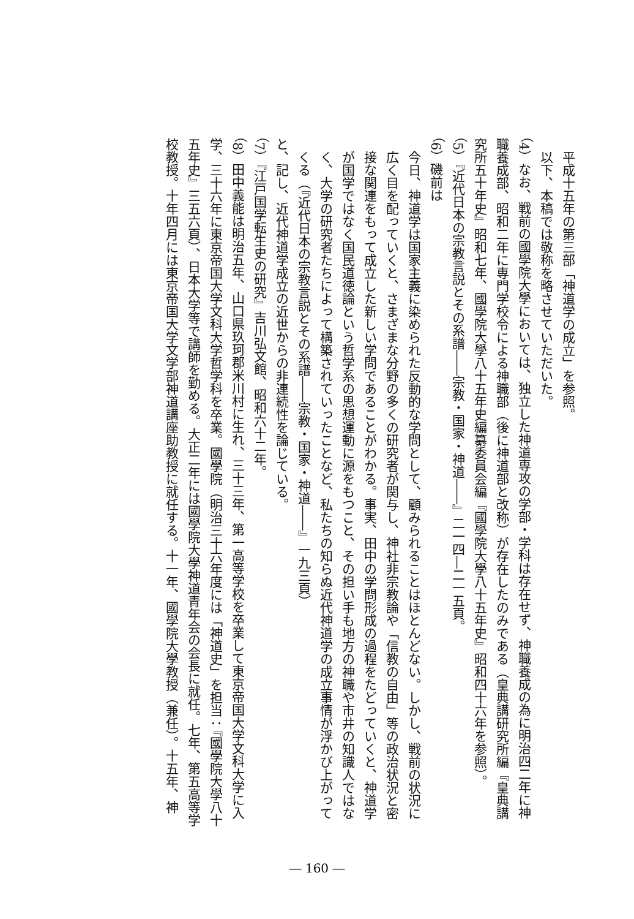平成十五年の第三部「神道学の成立」を参照。
以下、本稿では敬称を略させていただいた。
（4）なお、戦前の國學院大學においては、独立した神道専攻の学部・学科は存在せず、神職養成の為に明治四二年に神職養成部、昭和二年に専門学校令による神職部（後に神道部と改称）が存在したのみである（皇典講研究所編『皇典講究所五十年史』昭和七年、國學院大學八十五年史編纂委員会編『國學院大學八十五年史』昭和四十六年を参照）。
（5）『近代日本の宗教言説とその系譜――宗教・国家・神道――』二一四―二一五頁。
（6）磯前は
今日、神道学は国家主義に染められた反動的な学問として、顧みられることはほとんどない。しかし、戦前の状況に広く目を配っていくと、さまざまな分野の多くの研究者が関与し、神社非宗教論や「信教の自由」等の政治状況と密接な関連をもって成立した新しい学問であることがわかる。事実、田中の学問形成の過程をたどっていくと、神道学が国学ではなく国民道徳論という哲学系の思想運動に源をもつこと、その担い手も地方の神職や市井の知識人ではなく、大学の研究者たちによって構築されていったことなど、私たちの知らぬ近代神道学の成立事情が浮かび上がってくる（『近代日本の宗教言説とその系譜――宗教・国家・神道――』一九三頁）
と、記し、近代神道学成立の近世からの非連続性を論じている。
（7）『江戸国学転生史の研究』吉川弘文館、昭和六十二年。
（8）田中義能は明治五年、山口県玖珂郡米川村に生れ、三十三年、第一高等学校を卒業して東京帝国大学文科大学に入学、三十六年に東京帝国大学文科大学哲学科を卒業。國學院（明治三十六年度には「神道史」を担当：『國學院大學八十五年史』三五六頁）、日本大学等で講師を勤める。大正二年には國學院大學神道青年会の会長に就任。七年、第五高等学校教授。十年四月には東京帝国大学文学部神道講座助教授に就任する。十一年、國學院大學教授（兼任）。十五年、神
― 160 ―